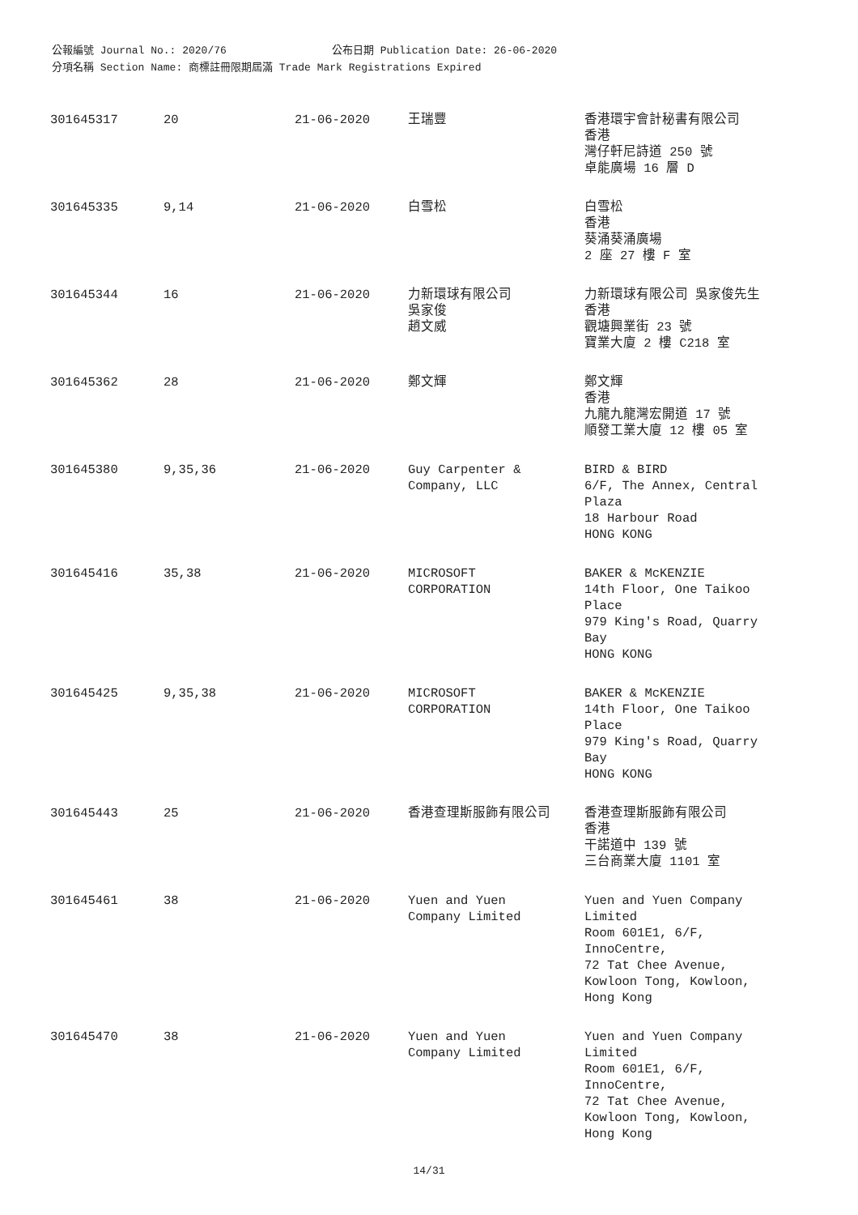公報編號 Journal No.: 2020/76 公布日期 Publication Date: 26-06-2020
分項名稱 Section Name: 商標註冊限期屆滿 Trade Mark Registrations Expired
| 301645317 | 20 | 21-06-2020 | 王瑞豐 | 香港環宇會計秘書有限公司 香港 灣仔軒尼詩道 250 號 卓能廣場 16 層 D |
| 301645335 | 9,14 | 21-06-2020 | 白雪松 | 白雪松 香港 葵涌葵涌廣場 2 座 27 樓 F 室 |
| 301645344 | 16 | 21-06-2020 | 力新環球有限公司 吳家俊 趙文威 | 力新環球有限公司 吳家俊先生 香港 觀塘興業街 23 號 寶業大廈 2 樓 C218 室 |
| 301645362 | 28 | 21-06-2020 | 鄭文輝 | 鄭文輝 香港 九龍九龍灣宏開道 17 號 順發工業大廈 12 樓 05 室 |
| 301645380 | 9,35,36 | 21-06-2020 | Guy Carpenter & Company, LLC | BIRD & BIRD 6/F, The Annex, Central Plaza 18 Harbour Road HONG KONG |
| 301645416 | 35,38 | 21-06-2020 | MICROSOFT CORPORATION | BAKER & McKENZIE 14th Floor, One Taikoo Place 979 King's Road, Quarry Bay HONG KONG |
| 301645425 | 9,35,38 | 21-06-2020 | MICROSOFT CORPORATION | BAKER & McKENZIE 14th Floor, One Taikoo Place 979 King's Road, Quarry Bay HONG KONG |
| 301645443 | 25 | 21-06-2020 | 香港查理斯服飾有限公司 | 香港查理斯服飾有限公司 香港 干諾道中 139 號 三台商業大廈 1101 室 |
| 301645461 | 38 | 21-06-2020 | Yuen and Yuen Company Limited | Yuen and Yuen Company Limited Room 601E1, 6/F, InnoCentre, 72 Tat Chee Avenue, Kowloon Tong, Kowloon, Hong Kong |
| 301645470 | 38 | 21-06-2020 | Yuen and Yuen Company Limited | Yuen and Yuen Company Limited Room 601E1, 6/F, InnoCentre, 72 Tat Chee Avenue, Kowloon Tong, Kowloon, Hong Kong |
14/31